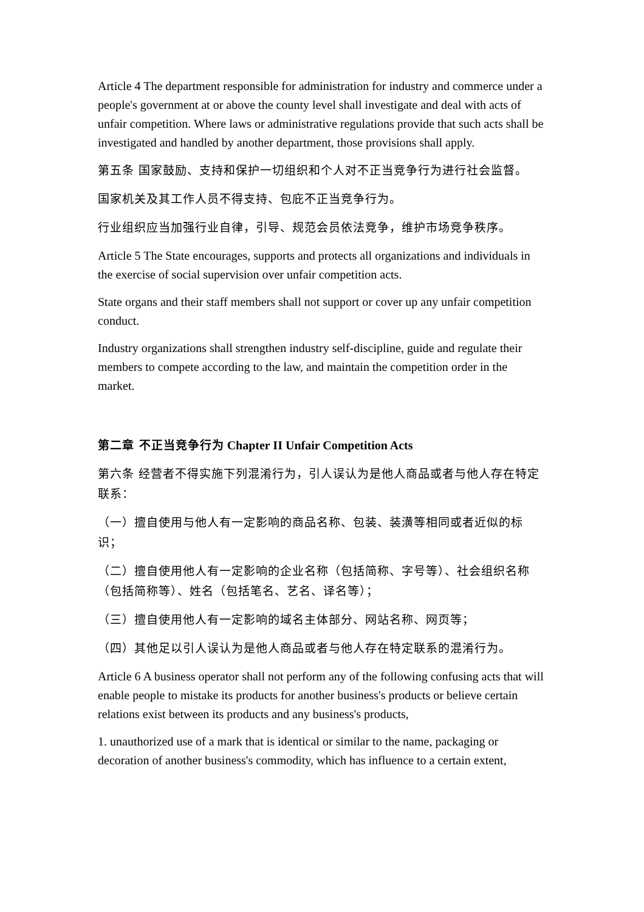Article 4 The department responsible for administration for industry and commerce under a people's government at or above the county level shall investigate and deal with acts of unfair competition. Where laws or administrative regulations provide that such acts shall be investigated and handled by another department, those provisions shall apply.
第五条 国家鼓励、支持和保护一切组织和个人对不正当竞争行为进行社会监督。
国家机关及其工作人员不得支持、包庇不正当竞争行为。
行业组织应当加强行业自律，引导、规范会员依法竞争，维护市场竞争秩序。
Article 5 The State encourages, supports and protects all organizations and individuals in the exercise of social supervision over unfair competition acts.
State organs and their staff members shall not support or cover up any unfair competition conduct.
Industry organizations shall strengthen industry self-discipline, guide and regulate their members to compete according to the law, and maintain the competition order in the market.
第二章 不正当竞争行为 Chapter II Unfair Competition Acts
第六条 经营者不得实施下列混淆行为，引人误认为是他人商品或者与他人存在特定联系：
（一）擅自使用与他人有一定影响的商品名称、包装、装潢等相同或者近似的标识；
（二）擅自使用他人有一定影响的企业名称（包括简称、字号等）、社会组织名称（包括简称等）、姓名（包括笔名、艺名、译名等）；
（三）擅自使用他人有一定影响的域名主体部分、网站名称、网页等；
（四）其他足以引人误认为是他人商品或者与他人存在特定联系的混淆行为。
Article 6 A business operator shall not perform any of the following confusing acts that will enable people to mistake its products for another business's products or believe certain relations exist between its products and any business's products,
1. unauthorized use of a mark that is identical or similar to the name, packaging or decoration of another business's commodity, which has influence to a certain extent,